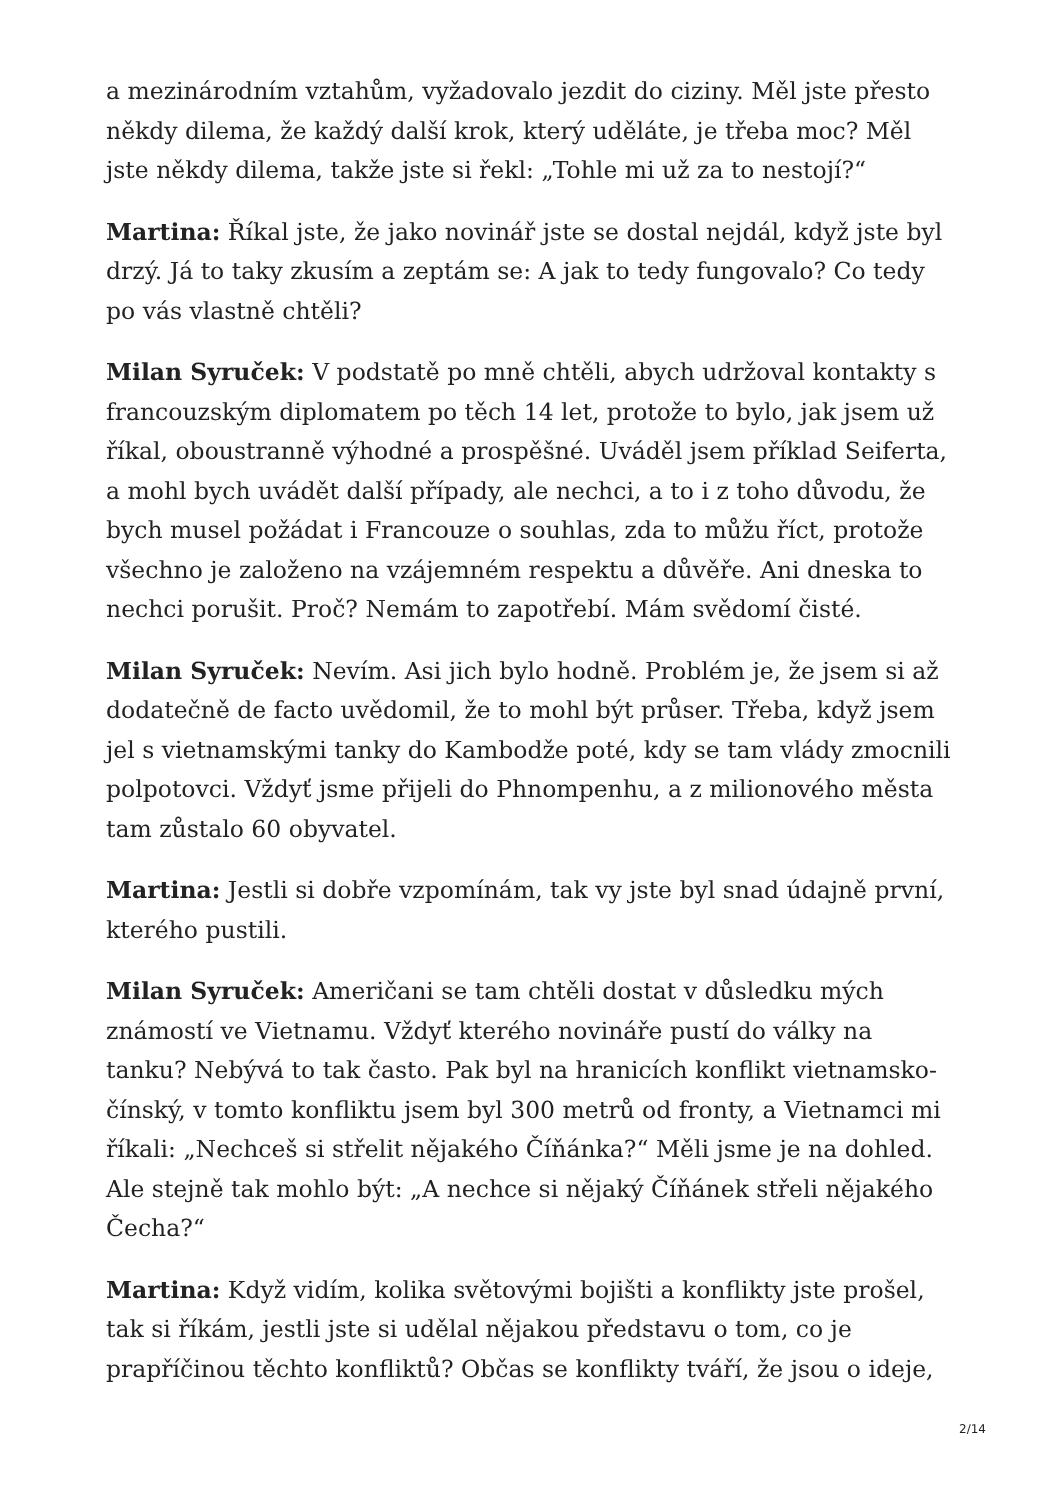a mezinárodním vztahům, vyžadovalo jezdit do ciziny. Měl jste přesto někdy dilema, že každý další krok, který uděláte, je třeba moc? Měl jste někdy dilema, takže jste si řekl: „Tohle mi už za to nestojí?“
Martina: Říkal jste, že jako novinář jste se dostal nejdál, když jste byl drzý. Já to taky zkusím a zeptám se: A jak to tedy fungovalo? Co tedy po vás vlastně chtěli?
Milan Syruček: V podstatě po mně chtěli, abych udržoval kontakty s francouzským diplomatem po těch 14 let, protože to bylo, jak jsem už říkal, oboustranně výhodné a prospěšné. Uváděl jsem příklad Seiferta, a mohl bych uvádět další případy, ale nechci, a to i z toho důvodu, že bych musel požádat i Francouze o souhlas, zda to můžu říct, protože všechno je založeno na vzájemném respektu a důvěře. Ani dneska to nechci porušit. Proč? Nemám to zapotřebí. Mám svědomí čisté.
Milan Syruček: Nevím. Asi jich bylo hodně. Problém je, že jsem si až dodatečně de facto uvědomil, že to mohl být průser. Třeba, když jsem jel s vietnamskými tanky do Kambodže poté, kdy se tam vlády zmocnili polpotovci. Vždyť jsme přijeli do Phnompenhu, a z milionového města tam zůstalo 60 obyvatel.
Martina: Jestli si dobře vzpomínám, tak vy jste byl snad údajně první, kterého pustili.
Milan Syruček: Američani se tam chtěli dostat v důsledku mých známostí ve Vietnamu. Vždyť kterého novináře pustí do války na tanku? Nebývá to tak často. Pak byl na hranicích konflikt vietnamsko-čínský, v tomto konfliktu jsem byl 300 metrů od fronty, a Vietnamci mi říkali: „Nechceš si střelit nějakého Číňánka?“ Měli jsme je na dohled. Ale stejně tak mohlo být: „A nechce si nějaký Číňánek střeli nějakého Čecha?“
Martina: Když vidím, kolika světovými bojišti a konflikty jste prošel, tak si říkám, jestli jste si udělal nějakou představu o tom, co je prapříčinou těchto konfliktů? Občas se konflikty tváří, že jsou o ideje,
2/14